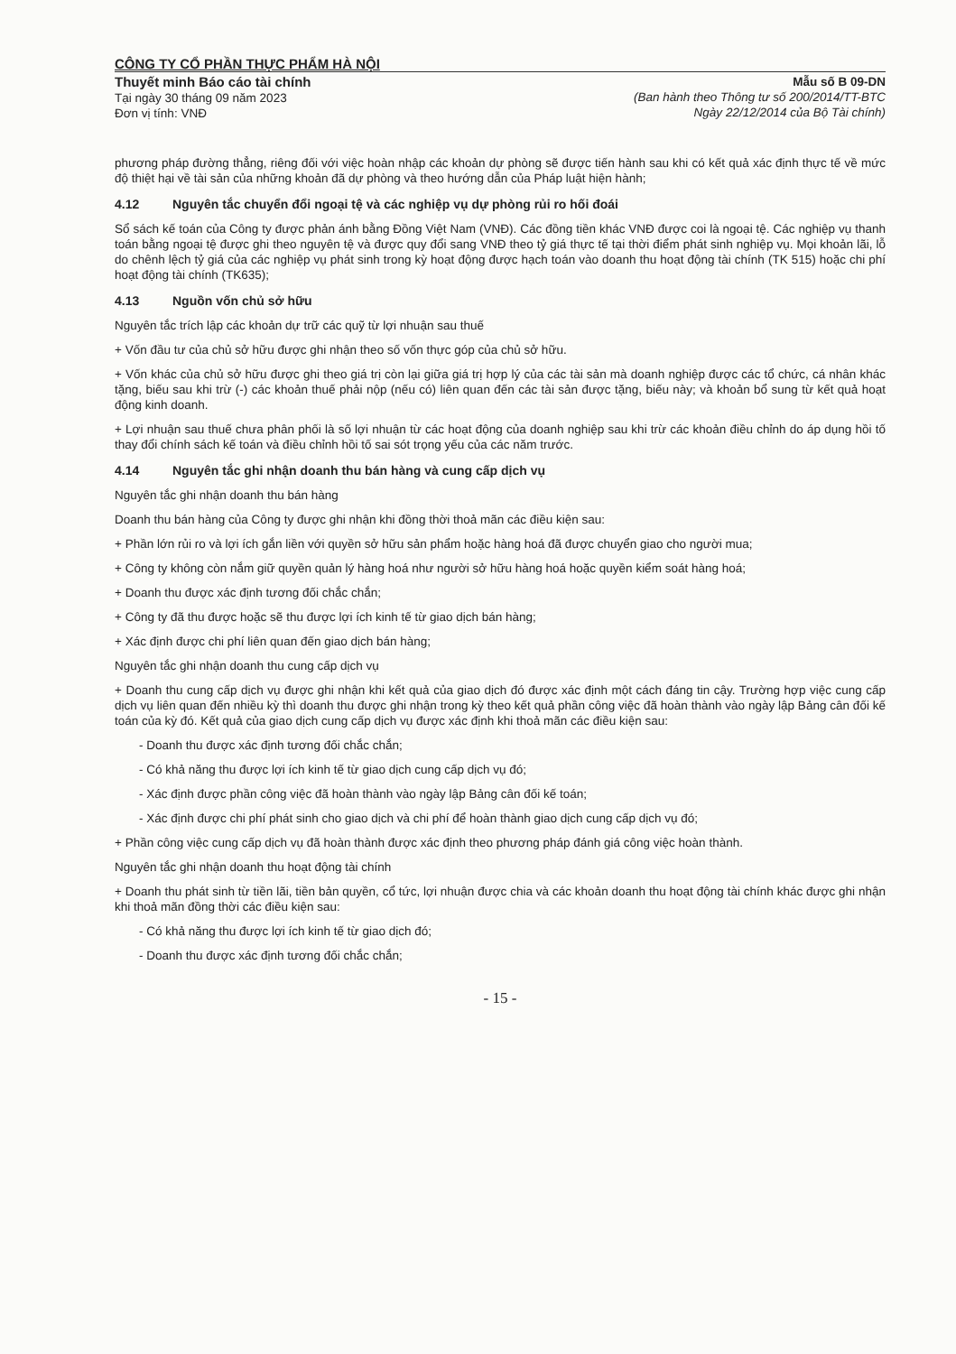CÔNG TY CỔ PHẦN THỰC PHẨM HÀ NỘI
Thuyết minh Báo cáo tài chính
Tại ngày 30 tháng 09 năm 2023
Đơn vị tính: VNĐ
Mẫu số B 09-DN
(Ban hành theo Thông tư số 200/2014/TT-BTC
Ngày 22/12/2014 của Bộ Tài chính)
phương pháp đường thẳng, riêng đối với việc hoàn nhập các khoản dự phòng sẽ được tiến hành sau khi có kết quả xác định thực tế về mức độ thiệt hại về tài sản của những khoản đã dự phòng và theo hướng dẫn của Pháp luật hiện hành;
4.12 Nguyên tắc chuyển đổi ngoại tệ và các nghiệp vụ dự phòng rủi ro hối đoái
Sổ sách kế toán của Công ty được phản ánh bằng Đồng Việt Nam (VNĐ). Các đồng tiền khác VNĐ được coi là ngoại tệ. Các nghiệp vụ thanh toán bằng ngoại tệ được ghi theo nguyên tệ và được quy đổi sang VNĐ theo tỷ giá thực tế tại thời điểm phát sinh nghiệp vụ. Mọi khoản lãi, lỗ do chênh lệch tỷ giá của các nghiệp vụ phát sinh trong kỳ hoạt động được hạch toán vào doanh thu hoạt động tài chính (TK 515) hoặc chi phí hoạt động tài chính (TK635);
4.13 Nguồn vốn chủ sở hữu
Nguyên tắc trích lập các khoản dự trữ các quỹ từ lợi nhuận sau thuế
+ Vốn đầu tư của chủ sở hữu được ghi nhận theo số vốn thực góp của chủ sở hữu.
+ Vốn khác của chủ sở hữu được ghi theo giá trị còn lại giữa giá trị hợp lý của các tài sản mà doanh nghiệp được các tổ chức, cá nhân khác tặng, biếu sau khi trừ (-) các khoản thuế phải nộp (nếu có) liên quan đến các tài sản được tặng, biếu này; và khoản bổ sung từ kết quả hoạt động kinh doanh.
+ Lợi nhuận sau thuế chưa phân phối là số lợi nhuận từ các hoạt động của doanh nghiệp sau khi trừ các khoản điều chỉnh do áp dụng hồi tố thay đổi chính sách kế toán và điều chỉnh hồi tố sai sót trọng yếu của các năm trước.
4.14 Nguyên tắc ghi nhận doanh thu bán hàng và cung cấp dịch vụ
Nguyên tắc ghi nhận doanh thu bán hàng
Doanh thu bán hàng của Công ty được ghi nhận khi đồng thời thoả mãn các điều kiện sau:
+ Phần lớn rủi ro và lợi ích gắn liền với quyền sở hữu sản phẩm hoặc hàng hoá đã được chuyển giao cho người mua;
+ Công ty không còn nắm giữ quyền quản lý hàng hoá như người sở hữu hàng hoá hoặc quyền kiểm soát hàng hoá;
+ Doanh thu được xác định tương đối chắc chắn;
+ Công ty đã thu được hoặc sẽ thu được lợi ích kinh tế từ giao dịch bán hàng;
+ Xác định được chi phí liên quan đến giao dịch bán hàng;
Nguyên tắc ghi nhận doanh thu cung cấp dịch vụ
+ Doanh thu cung cấp dịch vụ được ghi nhận khi kết quả của giao dịch đó được xác định một cách đáng tin cậy. Trường hợp việc cung cấp dịch vụ liên quan đến nhiều kỳ thì doanh thu được ghi nhận trong kỳ theo kết quả phần công việc đã hoàn thành vào ngày lập Bảng cân đối kế toán của kỳ đó. Kết quả của giao dịch cung cấp dịch vụ được xác định khi thoả mãn các điều kiện sau:
- Doanh thu được xác định tương đối chắc chắn;
- Có khả năng thu được lợi ích kinh tế từ giao dịch cung cấp dịch vụ đó;
- Xác định được phần công việc đã hoàn thành vào ngày lập Bảng cân đối kế toán;
- Xác định được chi phí phát sinh cho giao dịch và chi phí để hoàn thành giao dịch cung cấp dịch vụ đó;
+ Phần công việc cung cấp dịch vụ đã hoàn thành được xác định theo phương pháp đánh giá công việc hoàn thành.
Nguyên tắc ghi nhận doanh thu hoạt động tài chính
+ Doanh thu phát sinh từ tiền lãi, tiền bản quyền, cổ tức, lợi nhuận được chia và các khoản doanh thu hoạt động tài chính khác được ghi nhận khi thoả mãn đồng thời các điều kiện sau:
- Có khả năng thu được lợi ích kinh tế từ giao dịch đó;
- Doanh thu được xác định tương đối chắc chắn;
- 15 -